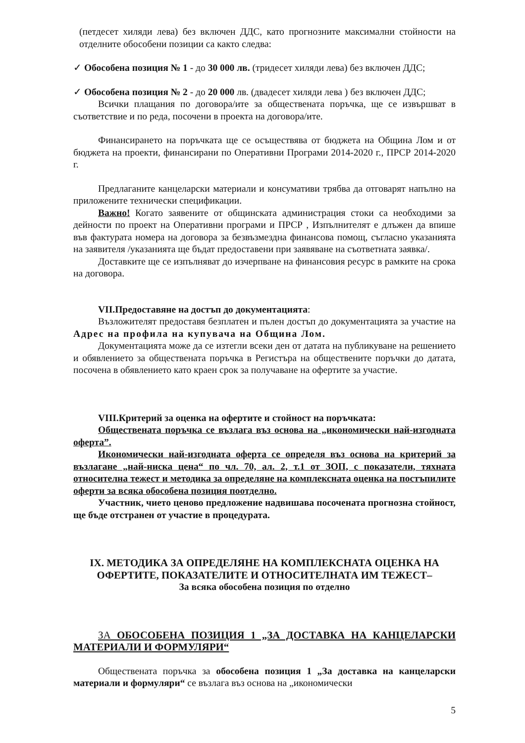(петдесет хиляди лева) без включен ДДС, като прогнозните максимални стойности на отделните обособени позиции са както следва:
✓ Обособена позиция № 1 - до 30 000 лв. (тридесет хиляди лева) без включен ДДС;
✓ Обособена позиция № 2 - до 20 000 лв. (двадесет хиляди лева ) без включен ДДС;
Всички плащания по договора/ите за обществената поръчка, ще се извършват в съответствие и по реда, посочени в проекта на договора/ите.
Финансирането на поръчката ще се осъществява от бюджета на Община Лом и от бюджета на проекти, финансирани по Оперативни Програми 2014-2020 г., ПРСР 2014-2020 г.
Предлаганите канцеларски материали и консумативи трябва да отговарят напълно на приложените технически спецификации.
Важно! Когато заявените от общинската администрация стоки са необходими за дейности по проект на Оперативни програми и ПРСР , Изпълнителят е длъжен да впише във фактурата номера на договора за безвъзмездна финансова помощ, съгласно указанията на заявителя /указанията ще бъдат предоставени при заявяване на съответната заявка/.
Доставките ще се изпълняват до изчерпване на финансовия ресурс в рамките на срока на договора.
VII.Предоставяне на достъп до документацията:
Възложителят предоставя безплатен и пълен достъп до документацията за участие на Адрес на профила на купувача на Община Лом.
Документацията може да се изтегли всеки ден от датата на публикуване на решението и обявлението за обществената поръчка в Регистъра на обществените поръчки до датата, посочена в обявлението като краен срок за получаване на офертите за участие.
VIII.Критерий за оценка на офертите и стойност на поръчката:
Обществената поръчка се възлага въз основа на „икономически най-изгодната оферта”.
Икономически най-изгодната оферта се определя въз основа на критерий за възлагане „най-ниска цена“ по чл. 70, ал. 2, т.1 от ЗОП, с показатели, тяхната относителна тежест и методика за определяне на комплексната оценка на постъпилите оферти за всяка обособена позиция поотделно.
Участник, чието ценово предложение надвишава посочената прогнозна стойност, ще бъде отстранен от участие в процедурата.
IX. МЕТОДИКА ЗА ОПРЕДЕЛЯНЕ НА КОМПЛЕКСНАТА ОЦЕНКА НА ОФЕРТИТЕ, ПОКАЗАТЕЛИТЕ И ОТНОСИТЕЛНАТА ИМ ТЕЖЕСТ–
За всяка обособена позиция по отделно
ЗА ОБОСОБЕНА ПОЗИЦИЯ 1 „ЗА ДОСТАВКА НА КАНЦЕЛАРСКИ МАТЕРИАЛИ И ФОРМУЛЯРИ“
Обществената поръчка за обособена позиция 1 „За доставка на канцеларски материали и формуляри“ се възлага въз основа на „икономически
5